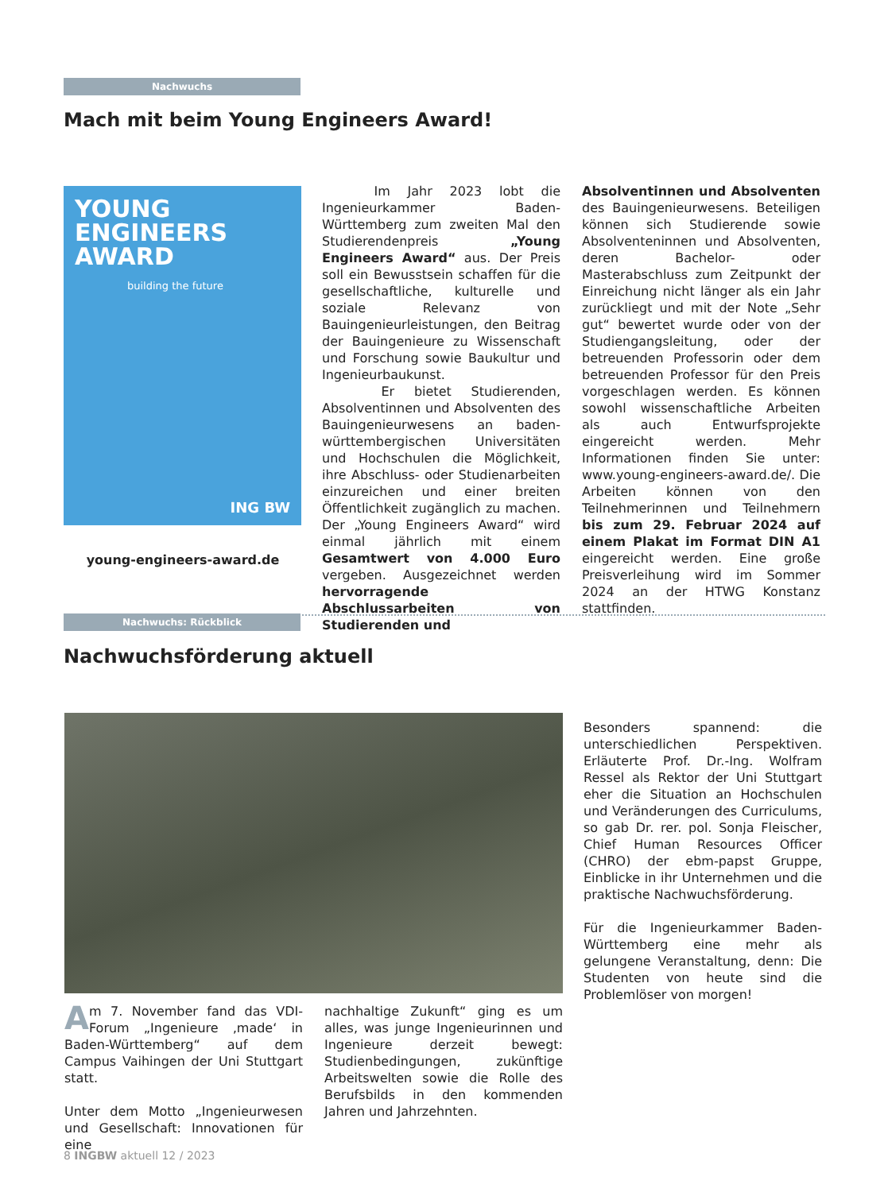Nachwuchs
Mach mit beim Young Engineers Award!
YOUNG
ENGINEERS
AWARD
building the future
ING BW
young-engineers-award.de
Im Jahr 2023 lobt die Ingenieurkammer Baden-Württemberg zum zweiten Mal den Studierendenpreis „Young Engineers Award“ aus. Der Preis soll ein Bewusstsein schaffen für die gesellschaftliche, kulturelle und soziale Relevanz von Bauingenieurleistungen, den Beitrag der Bauingenieure zu Wissenschaft und Forschung sowie Baukultur und Ingenieurbaukunst.
Er bietet Studierenden, Absolventinnen und Absolventen des Bauingenieurwesens an baden-württembergischen Universitäten und Hochschulen die Möglichkeit, ihre Abschluss- oder Studienarbeiten einzureichen und einer breiten Öffentlichkeit zugänglich zu machen. Der „Young Engineers Award“ wird einmal jährlich mit einem Gesamtwert von 4.000 Euro vergeben. Ausgezeichnet werden hervorragende Abschlussarbeiten von Studierenden und
Absolventinnen und Absolventen des Bauingenieurwesens. Beteiligen können sich Studierende sowie Absolventeninnen und Absolventen, deren Bachelor- oder Masterabschluss zum Zeitpunkt der Einreichung nicht länger als ein Jahr zurückliegt und mit der Note „Sehr gut“ bewertet wurde oder von der Studiengangsleitung, oder der betreuenden Professorin oder dem betreuenden Professor für den Preis vorgeschlagen werden. Es können sowohl wissenschaftliche Arbeiten als auch Entwurfsprojekte eingereicht werden. Mehr Informationen finden Sie unter: www.young-engineers-award.de/. Die Arbeiten können von den Teilnehmerinnen und Teilnehmern bis zum 29. Februar 2024 auf einem Plakat im Format DIN A1 eingereicht werden. Eine große Preisverleihung wird im Sommer 2024 an der HTWG Konstanz stattfinden.
Nachwuchs: Rückblick
Nachwuchsförderung aktuell
Besonders spannend: die unterschiedlichen Perspektiven. Erläuterte Prof. Dr.-Ing. Wolfram Ressel als Rektor der Uni Stuttgart eher die Situation an Hochschulen und Veränderungen des Curriculums, so gab Dr. rer. pol. Sonja Fleischer, Chief Human Resources Officer (CHRO) der ebm-papst Gruppe, Einblicke in ihr Unternehmen und die praktische Nachwuchsförderung.
Für die Ingenieurkammer Baden-Württemberg eine mehr als gelungene Veranstaltung, denn: Die Studenten von heute sind die Problemlöser von morgen!
Am 7. November fand das VDI-Forum „Ingenieure ‚made‘ in Baden-Württemberg“ auf dem Campus Vaihingen der Uni Stuttgart statt.
Unter dem Motto „Ingenieurwesen und Gesellschaft: Innovationen für eine
nachhaltige Zukunft“ ging es um alles, was junge Ingenieurinnen und Ingenieure derzeit bewegt: Studienbedingungen, zukünftige Arbeitswelten sowie die Rolle des Berufsbilds in den kommenden Jahren und Jahrzehnten.
8 INGBW aktuell 12 / 2023